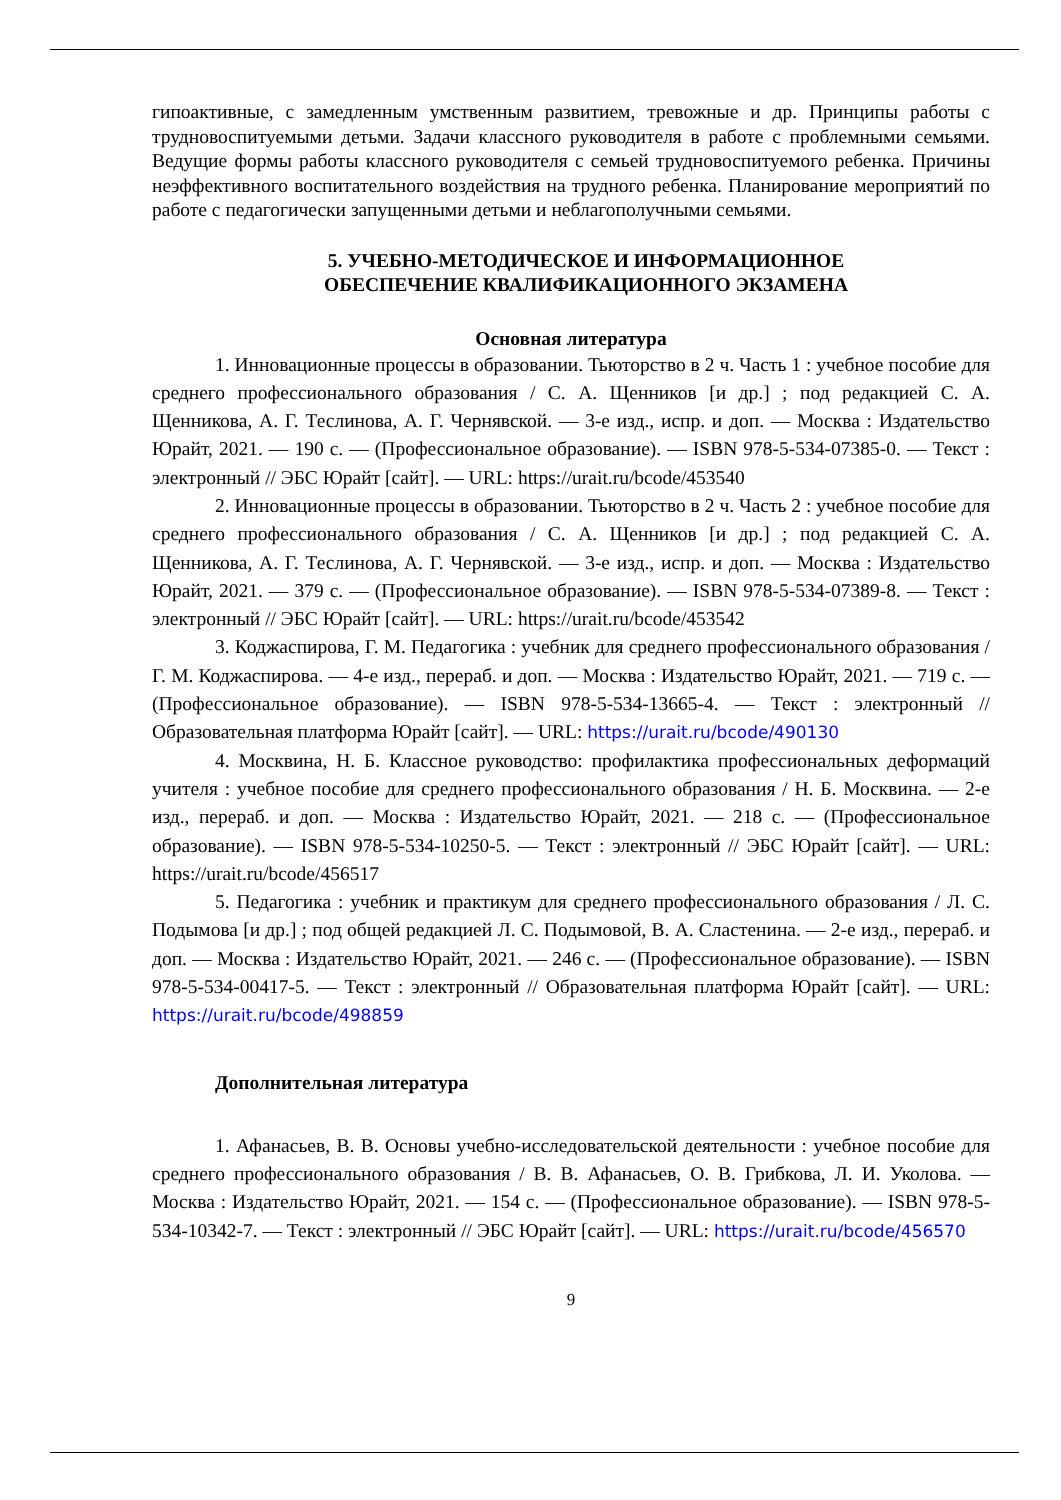гипоактивные, с замедленным умственным развитием, тревожные и др. Принципы работы с трудновоспитуемыми детьми. Задачи классного руководителя в работе с проблемными семьями. Ведущие формы работы классного руководителя с семьей трудновоспитуемого ребенка. Причины неэффективного воспитательного воздействия на трудного ребенка. Планирование мероприятий по работе с педагогически запущенными детьми и неблагополучными семьями.
5. УЧЕБНО-МЕТОДИЧЕСКОЕ И ИНФОРМАЦИОННОЕ
ОБЕСПЕЧЕНИЕ КВАЛИФИКАЦИОННОГО ЭКЗАМЕНА
Основная литература
1. Инновационные процессы в образовании. Тьюторство в 2 ч. Часть 1 : учебное пособие для среднего профессионального образования / С. А. Щенников [и др.] ; под редакцией С. А. Щенникова, А. Г. Теслинова, А. Г. Чернявской. — 3-е изд., испр. и доп. — Москва : Издательство Юрайт, 2021. — 190 с. — (Профессиональное образование). — ISBN 978-5-534-07385-0. — Текст : электронный // ЭБС Юрайт [сайт]. — URL: https://urait.ru/bcode/453540
2. Инновационные процессы в образовании. Тьюторство в 2 ч. Часть 2 : учебное пособие для среднего профессионального образования / С. А. Щенников [и др.] ; под редакцией С. А. Щенникова, А. Г. Теслинова, А. Г. Чернявской. — 3-е изд., испр. и доп. — Москва : Издательство Юрайт, 2021. — 379 с. — (Профессиональное образование). — ISBN 978-5-534-07389-8. — Текст : электронный // ЭБС Юрайт [сайт]. — URL: https://urait.ru/bcode/453542
3. Коджаспирова, Г. М. Педагогика : учебник для среднего профессионального образования / Г. М. Коджаспирова. — 4-е изд., перераб. и доп. — Москва : Издательство Юрайт, 2021. — 719 с. — (Профессиональное образование). — ISBN 978-5-534-13665-4. — Текст : электронный // Образовательная платформа Юрайт [сайт]. — URL: https://urait.ru/bcode/490130
4. Москвина, Н. Б. Классное руководство: профилактика профессиональных деформаций учителя : учебное пособие для среднего профессионального образования / Н. Б. Москвина. — 2-е изд., перераб. и доп. — Москва : Издательство Юрайт, 2021. — 218 с. — (Профессиональное образование). — ISBN 978-5-534-10250-5. — Текст : электронный // ЭБС Юрайт [сайт]. — URL: https://urait.ru/bcode/456517
5. Педагогика : учебник и практикум для среднего профессионального образования / Л. С. Подымова [и др.] ; под общей редакцией Л. С. Подымовой, В. А. Сластенина. — 2-е изд., перераб. и доп. — Москва : Издательство Юрайт, 2021. — 246 с. — (Профессиональное образование). — ISBN 978-5-534-00417-5. — Текст : электронный // Образовательная платформа Юрайт [сайт]. — URL: https://urait.ru/bcode/498859
Дополнительная литература
1. Афанасьев, В. В. Основы учебно-исследовательской деятельности : учебное пособие для среднего профессионального образования / В. В. Афанасьев, О. В. Грибкова, Л. И. Уколова. — Москва : Издательство Юрайт, 2021. — 154 с. — (Профессиональное образование). — ISBN 978-5-534-10342-7. — Текст : электронный // ЭБС Юрайт [сайт]. — URL: https://urait.ru/bcode/456570
9